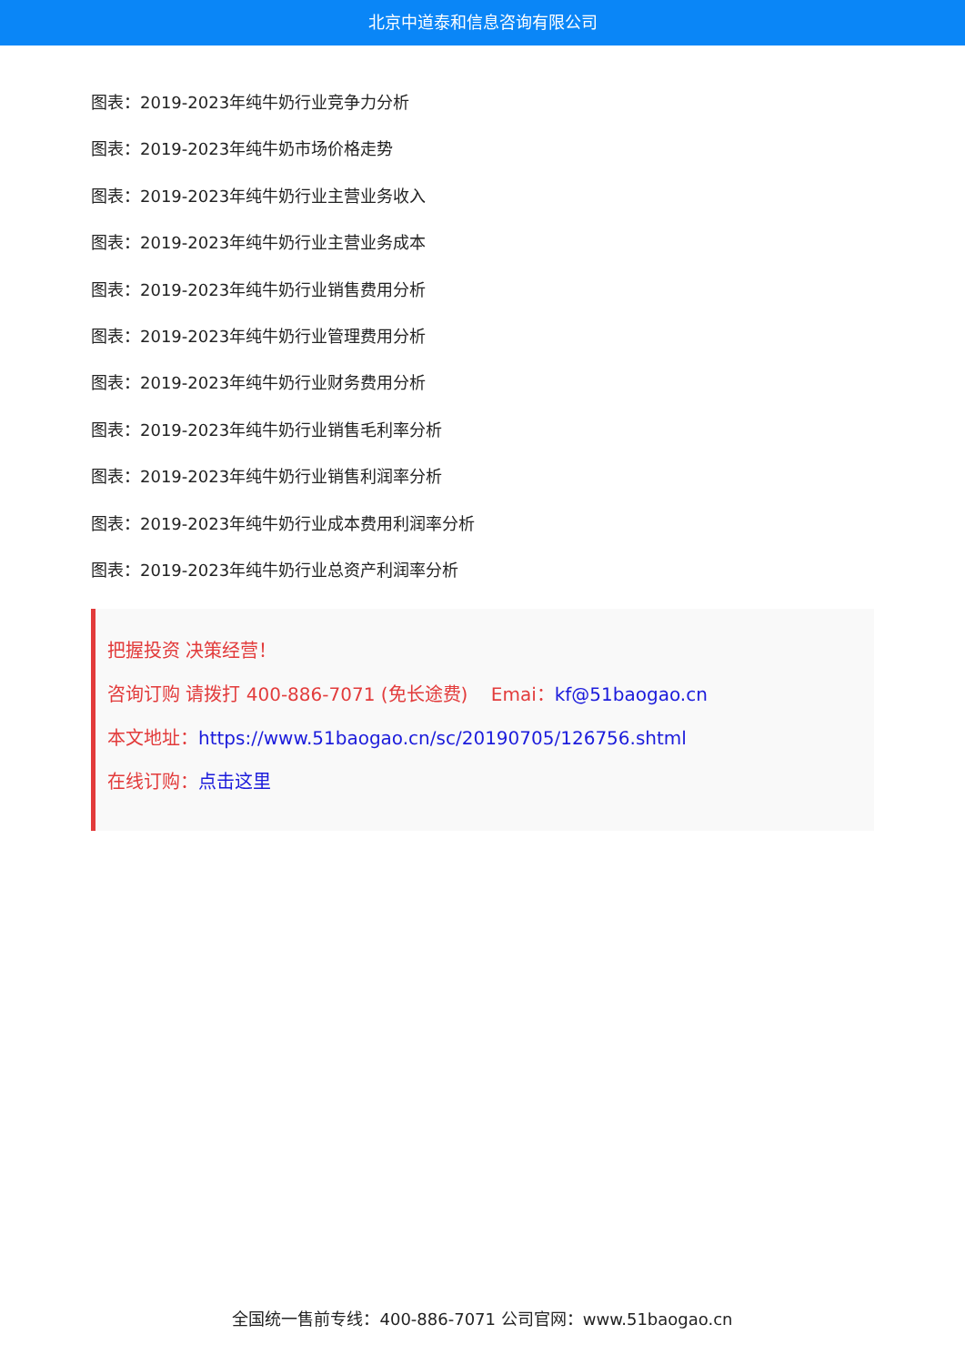北京中道泰和信息咨询有限公司
图表：2019-2023年纯牛奶行业竞争力分析
图表：2019-2023年纯牛奶市场价格走势
图表：2019-2023年纯牛奶行业主营业务收入
图表：2019-2023年纯牛奶行业主营业务成本
图表：2019-2023年纯牛奶行业销售费用分析
图表：2019-2023年纯牛奶行业管理费用分析
图表：2019-2023年纯牛奶行业财务费用分析
图表：2019-2023年纯牛奶行业销售毛利率分析
图表：2019-2023年纯牛奶行业销售利润率分析
图表：2019-2023年纯牛奶行业成本费用利润率分析
图表：2019-2023年纯牛奶行业总资产利润率分析
把握投资 决策经营！
咨询订购 请拨打 400-886-7071 (免长途费) Emai：kf@51baogao.cn
本文地址：https://www.51baogao.cn/sc/20190705/126756.shtml
在线订购：点击这里
全国统一售前专线：400-886-7071 公司官网：www.51baogao.cn